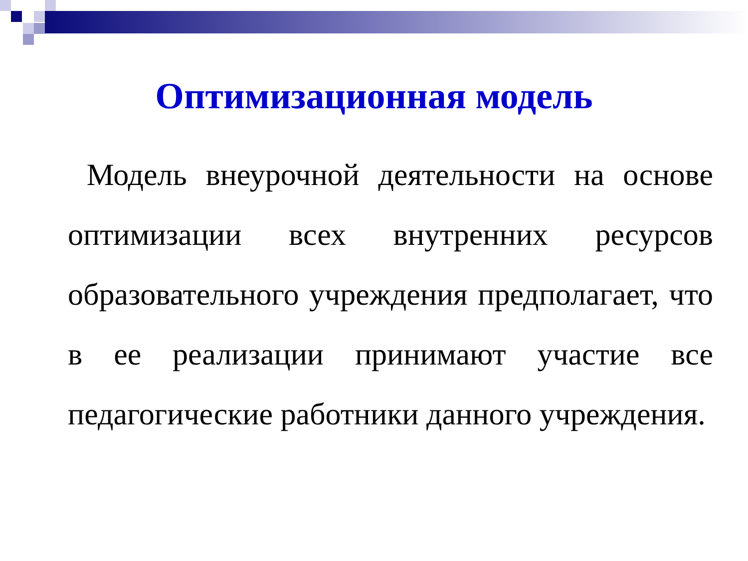Оптимизационная модель
Модель внеурочной деятельности на основе оптимизации всех внутренних ресурсов образовательного учреждения предполагает, что в ее реализации принимают участие все педагогические работники данного учреждения.